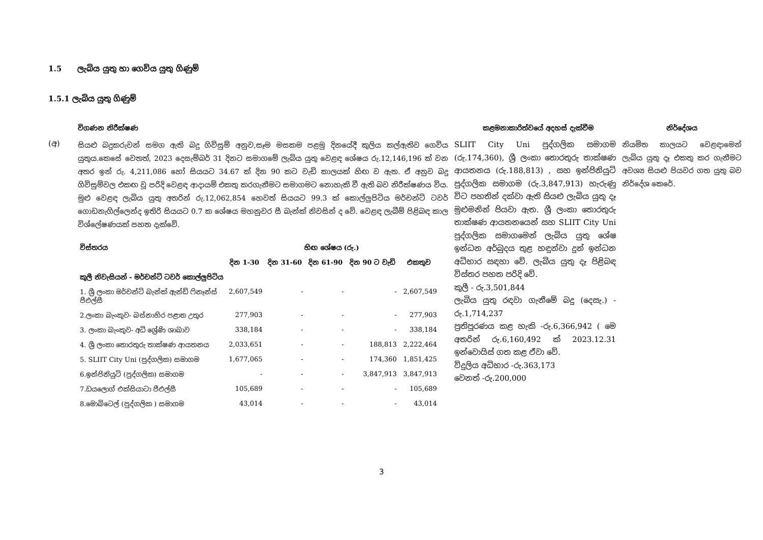1.5 ලැබිය යුතු හා ගෙවිය යුතු ගිණුම්
1.5.1 ලැබිය යුතු ගිණුම්
විගණන නිරීක්ෂණ කළමනාකාරිත්වයේ අදහස් දැක්වීම නිර්දේශය
(අ)
සියළු බදුකරුවන් සමග ඇති බදු ගිවිසුම් අනුව,සෑම මසකම පළමු දිනයේදී කුලිය කල්ඇතිව ගෙවිය යුතුය.කෙසේ වෙතත්, 2023 දෙසැම්බර් 31 දිනට සමාගමේ ලැබිය යුතු වෙළඳ ශේෂය රු.12,146,196 ක් වන අතර ඉන් රු. 4,211,086 හෝ සියයට 34.67 ක් දින 90 කට වැඩි කාලයක් හිඟ ව ඇත. ඒ අනුව බදු ගිවිසුම්වල එකඟ වූ පරිදි වෙළඳ ආදායම් එකතු කරගැනීමට සමාගමට නොහැකි වී ඇති බව නිරීක්ෂණය විය. මුළු වෙළඳ ලැබිය යුතු අතරින් රු.12,062,854 හෙවත් සියයට 99.3 ක් කොල්ලුපිටිය මර්චන්ට් ටවර් ගොඩනැගිල්ලෙන්ද ඉතිරි සියයට 0.7 ක ශේෂය මහනුවර සී බැන්ක් නිවසින් ද වේ. වෙළඳ ලැබීම් පිළිබඳ කාල විශ්ලේෂණයක් පහත දැක්වේ.
| විස්තරය | හිඟ ශේෂය (රු.) | | | | |
| --- | --- | --- | --- | --- | --- |
| | දින 1-30 | දින 31-60 | දින 61-90 | දින 90 ට වැඩි | එකතුව |
| කුලී නිවැසියන් - මර්චන්ට් ටවර් කොල්ලුපිටිය | | | | | |
| 1. ශ්‍රී ලංකා මර්චන්ට් බැන්ක් ඇන්ඩ් ෆිනෑන්ස් පීඑල්සී | 2,607,549 | - | - | - | 2,607,549 |
| 2.ලංකා බැංකුව- බස්නාහිර පළාත උතුර | 277,903 | - | - | - | 277,903 |
| 3. ලංකා බැංකුව- අධි ශ්‍රේණි ශාඛාව | 338,184 | - | - | - | 338,184 |
| 4. ශ්‍රී ලංකා තොරතුරු තාක්ෂණ ආයතනය | 2,033,651 | - | - | 188,813 | 2,222,464 |
| 5. SLIIT City Uni (පුද්ගලික) සමාගම | 1,677,065 | - | - | 174,360 | 1,851,425 |
| 6.ඉන්ජිනියුටි (පුද්ගලික) සමාගම | - | - | - | 3,847,913 | 3,847,913 |
| 7.ඩයලොග් එක්සියාටා පීඑල්සී | 105,689 | - | - | - | 105,689 |
| 8.මොබිටෙල් (පුද්ගලික ) සමාගම | 43,014 | - | - | - | 43,014 |
SLIIT City Uni පුද්ගලික සමාගම (රු.174,360), ශ්‍රී ලංකා තොරතුරු තාක්ෂණ ආයතනය (රු.188,813) , සහ ඉන්ජිනියුටි පුද්ගලික සමාගම (රු.3,847,913) හැරුණු විට පහතින් දක්වා ඇති සියළු ලැබිය යුතු දෑ මුළුමනින් පියවා ඇත. ශ්‍රී ලංකා තොරතුරු තාක්ෂණ ආයතනයෙන් සහ SLIIT City Uni පුද්ගලික සමාගමෙන් ලැබිය යුතු ශේෂ ඉන්ධන අර්බුදය තුළ හඳුන්වා දුන් ඉන්ධන අධිභාර සඳහා වේ. ලැබිය යුතු දෑ පිළිබඳ විස්තර පහත පරිදි වේ.
කුලී - රු.3,501,844
ලැබිය යුතු රඳවා ගැනීමේ බදු (දෙසැ.) - රු.1,714,237
ප්‍රතිපූරණය කළ හැකි -රු.6,366,942 ( මෙ අතරින් රු.6,160,492 ක් 2023.12.31 ඉන්වොයිස් ගත කළ ඒවා වේ.
විදුලිය අධිභාර -රු.363,173
වෙනත් -රු.200,000
නියමිත කාලයට වෙළඳාමෙන් ලැබිය යුතු දෑ එකතු කර ගැනීමට අවශ්‍ය සියළු පියවර ගත යුතු බව නිර්දේශ කෙරේ.
3